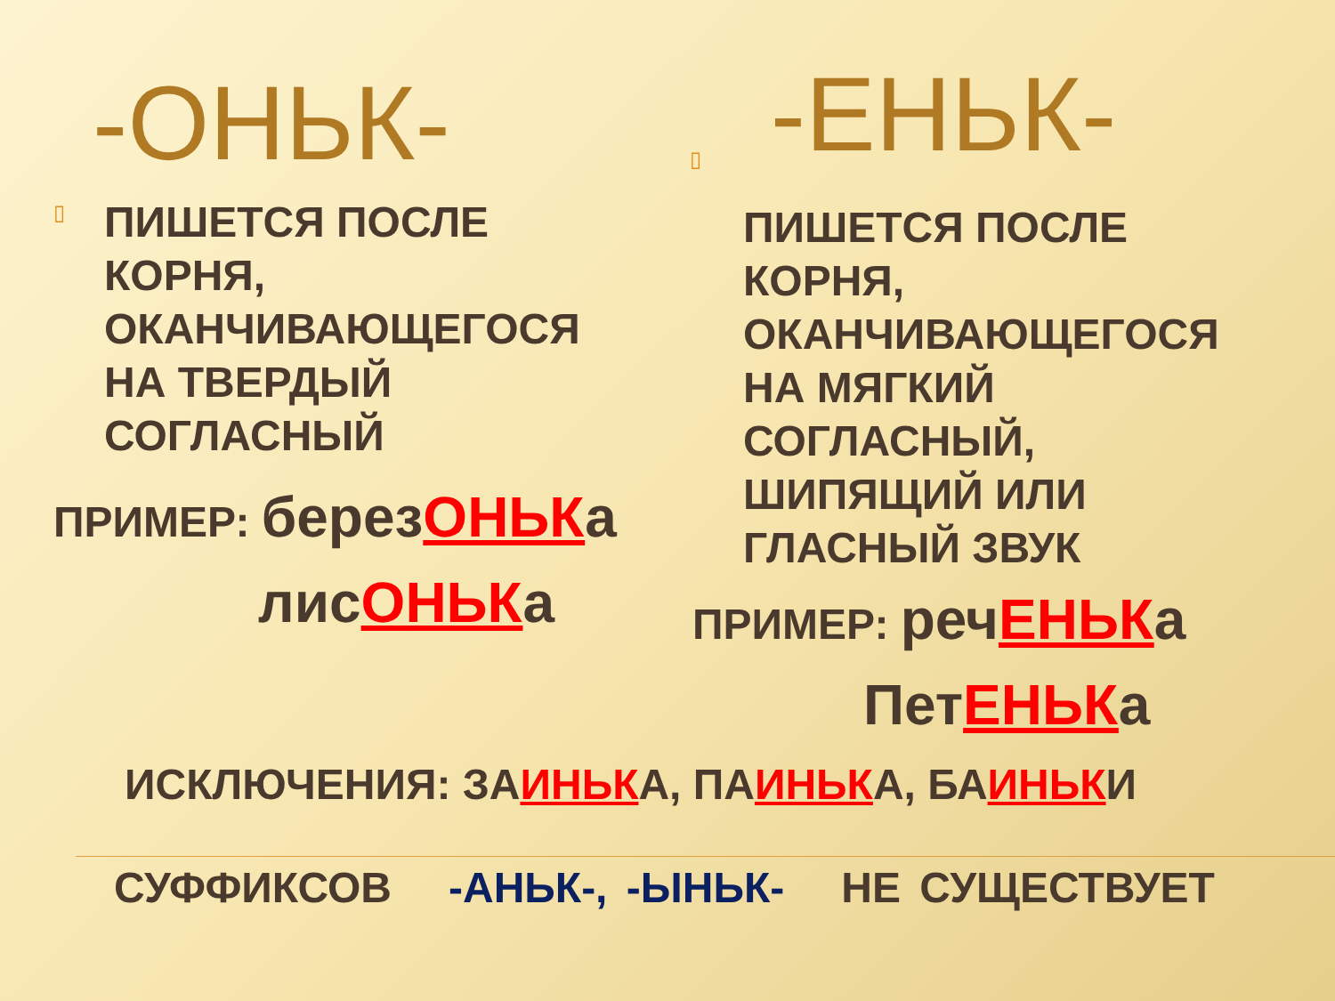-ОНЬК-
▯
ПИШЕТСЯ ПОСЛЕ
КОРНЯ,
ОКАНЧИВАЮЩЕГОСЯ
НА ТВЕРДЫЙ
СОГЛАСНЫЙ
ПРИМЕР: березОНЬКа
лисОНЬКа
-ЕНЬК-
▯
ПИШЕТСЯ ПОСЛЕ
КОРНЯ,
ОКАНЧИВАЮЩЕГОСЯ
НА МЯГКИЙ
СОГЛАСНЫЙ,
ШИПЯЩИЙ ИЛИ
ГЛАСНЫЙ ЗВУК
ПРИМЕР: речЕНЬКа
ПетЕНЬКа
ИСКЛЮЧЕНИЯ: ЗАИНЬКА, ПАИНЬКА, БАИНЬКИ
СУФФИКСОВ -АНЬК-, -ЫНЬК- НЕ СУЩЕСТВУЕТ